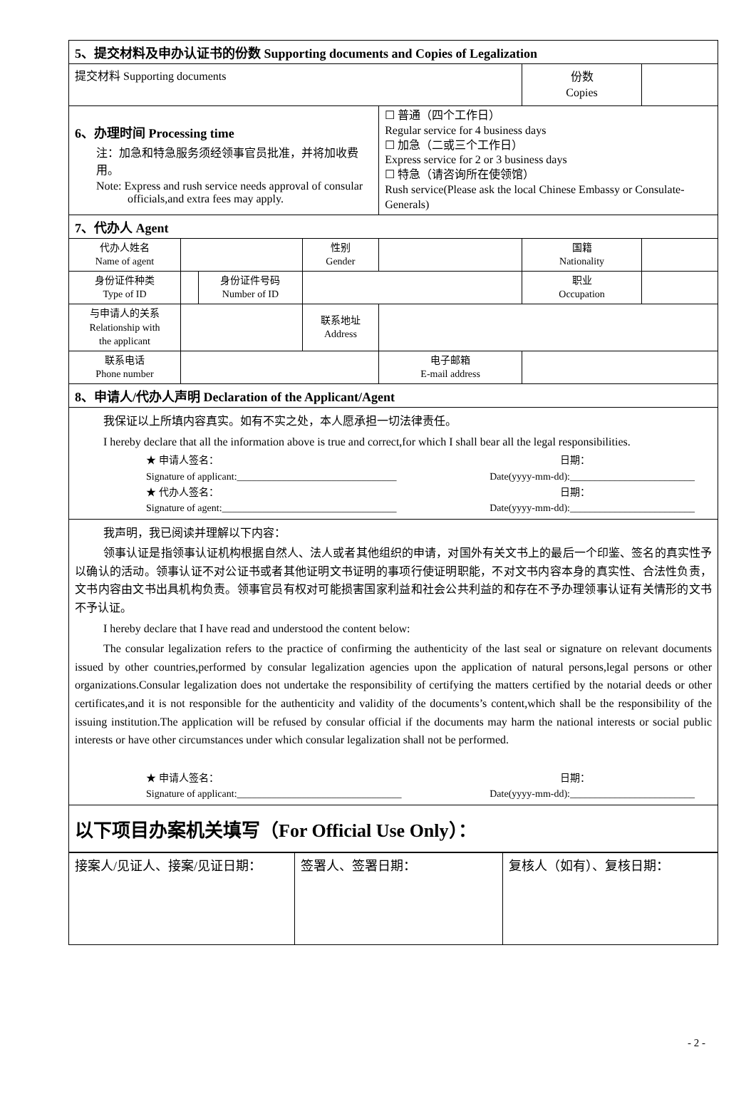| 5、提交材料及申办认证书的份数 Supporting documents and Copies of Legalization | | | | | | |
| 提交材料 Supporting documents | | | | | 份数 Copies | |
| 6、办理时间 Processing time 注：加急和特急服务须经领事官员批准，并将加收费用。 Note: Express and rush service needs approval of consular officials,and extra fees may apply. | | | | ☐ 普通（四个工作日） Regular service for 4 business days ☐ 加急（二或三个工作日） Express service for 2 or 3 business days ☐ 特急（请咨询所在使领馆） Rush service(Please ask the local Chinese Embassy or Consulate-Generals) | | |
| 7、代办人 Agent | | | | | | |
| 代办人姓名 Name of agent | | | 性别 Gender | | 国籍 Nationality | |
| 身份证件种类 Type of ID | | 身份证件号码 Number of ID | | | 职业 Occupation | |
| 与申请人的关系 Relationship with the applicant | | | 联系地址 Address | | | |
| 联系电话 Phone number | | | | 电子邮箱 E-mail address | | |
| 8、申请人/代办人声明 Declaration of the Applicant/Agent | | | | | | |
| 我保证以上所填内容真实。如有不实之处，本人愿承担一切法律责任。 I hereby declare that all the information above is true and correct,for which I shall bear all the legal responsibilities. ★ 申请人签名： 日期： Signature of applicant:________________________________ Date(yyyy-mm-dd):_________________________ ★ 代办人签名： 日期： Signature of agent:___________________________________ Date(yyyy-mm-dd):_________________________ | | | | | | |
| 我声明，我已阅读并理解以下内容： 领事认证是指领事认证机构根据自然人、法人或者其他组织的申请，对国外有关文书上的最后一个印鉴、签名的真实性予以确认的活动。领事认证不对公证书或者其他证明文书证明的事项行使证明职能，不对文书内容本身的真实性、合法性负责，文书内容由文书出具机构负责。领事官员有权对可能损害国家利益和社会公共利益的和存在不予办理领事认证有关情形的文书不予认证。 I hereby declare that I have read and understood the content below: The consular legalization refers to the practice of confirming the authenticity of the last seal or signature on relevant documents issued by other countries,performed by consular legalization agencies upon the application of natural persons,legal persons or other organizations.Consular legalization does not undertake the responsibility of certifying the matters certified by the notarial deeds or other certificates,and it is not responsible for the authenticity and validity of the documents’s content,which shall be the responsibility of the issuing institution.The application will be refused by consular official if the documents may harm the national interests or social public interests or have other circumstances under which consular legalization shall not be performed. ★ 申请人签名： 日期： Signature of applicant:_________________________________ Date(yyyy-mm-dd):_________________________ | | | | | | |
| 以下项目办案机关填写（For Official Use Only）： | | | | | | |
| 接案人/见证人、接案/见证日期： | 签署人、签署日期： | 复核人（如有）、复核日期： |
- 2 -